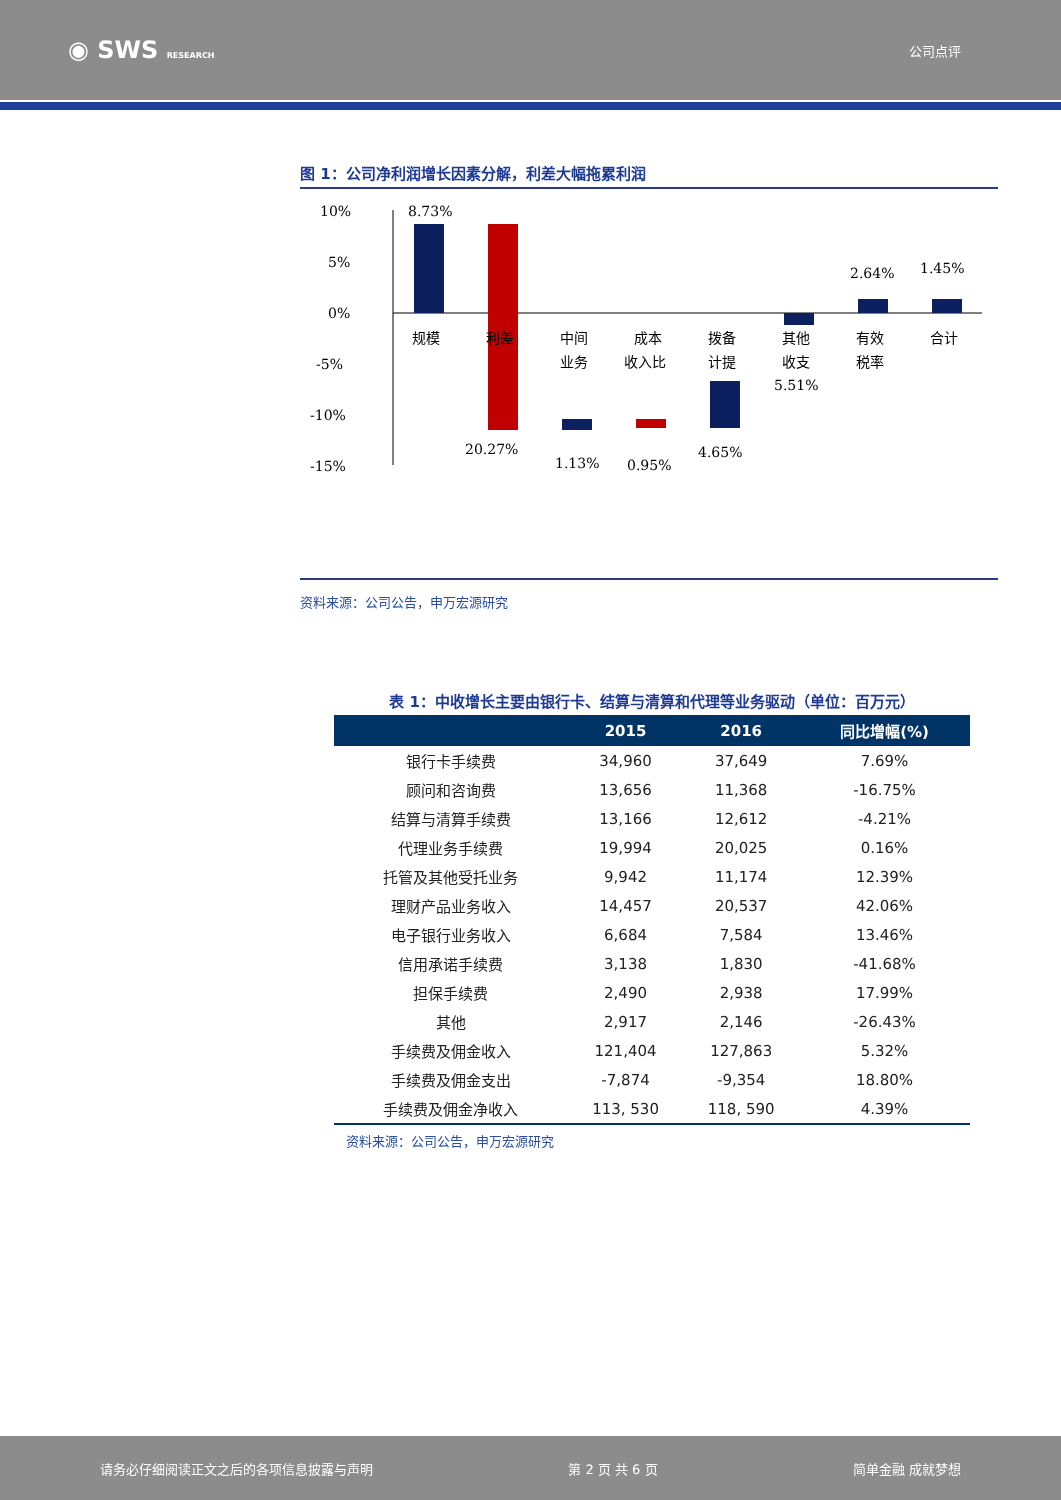◉ SWS RESEARCH
公司点评
图 1：公司净利润增长因素分解，利差大幅拖累利润
10%
5%
0%
-5%
-10%
-15%
8.73%
20.27%
1.13%
0.95%
4.65%
5.51%
2.64%
1.45%
规模
利差
中间
业务
成本
收入比
拨备
计提
其他
收支
有效
税率
合计
资料来源：公司公告，申万宏源研究
表 1：中收增长主要由银行卡、结算与清算和代理等业务驱动（单位：百万元）
| | 2015 | 2016 | 同比增幅(%) |
| --- | --- | --- | --- |
| 银行卡手续费 | 34,960 | 37,649 | 7.69% |
| 顾问和咨询费 | 13,656 | 11,368 | -16.75% |
| 结算与清算手续费 | 13,166 | 12,612 | -4.21% |
| 代理业务手续费 | 19,994 | 20,025 | 0.16% |
| 托管及其他受托业务 | 9,942 | 11,174 | 12.39% |
| 理财产品业务收入 | 14,457 | 20,537 | 42.06% |
| 电子银行业务收入 | 6,684 | 7,584 | 13.46% |
| 信用承诺手续费 | 3,138 | 1,830 | -41.68% |
| 担保手续费 | 2,490 | 2,938 | 17.99% |
| 其他 | 2,917 | 2,146 | -26.43% |
| 手续费及佣金收入 | 121,404 | 127,863 | 5.32% |
| 手续费及佣金支出 | -7,874 | -9,354 | 18.80% |
| 手续费及佣金净收入 | 113, 530 | 118, 590 | 4.39% |
资料来源：公司公告，申万宏源研究
请务必仔细阅读正文之后的各项信息披露与声明 第 2 页 共 6 页 简单金融 成就梦想